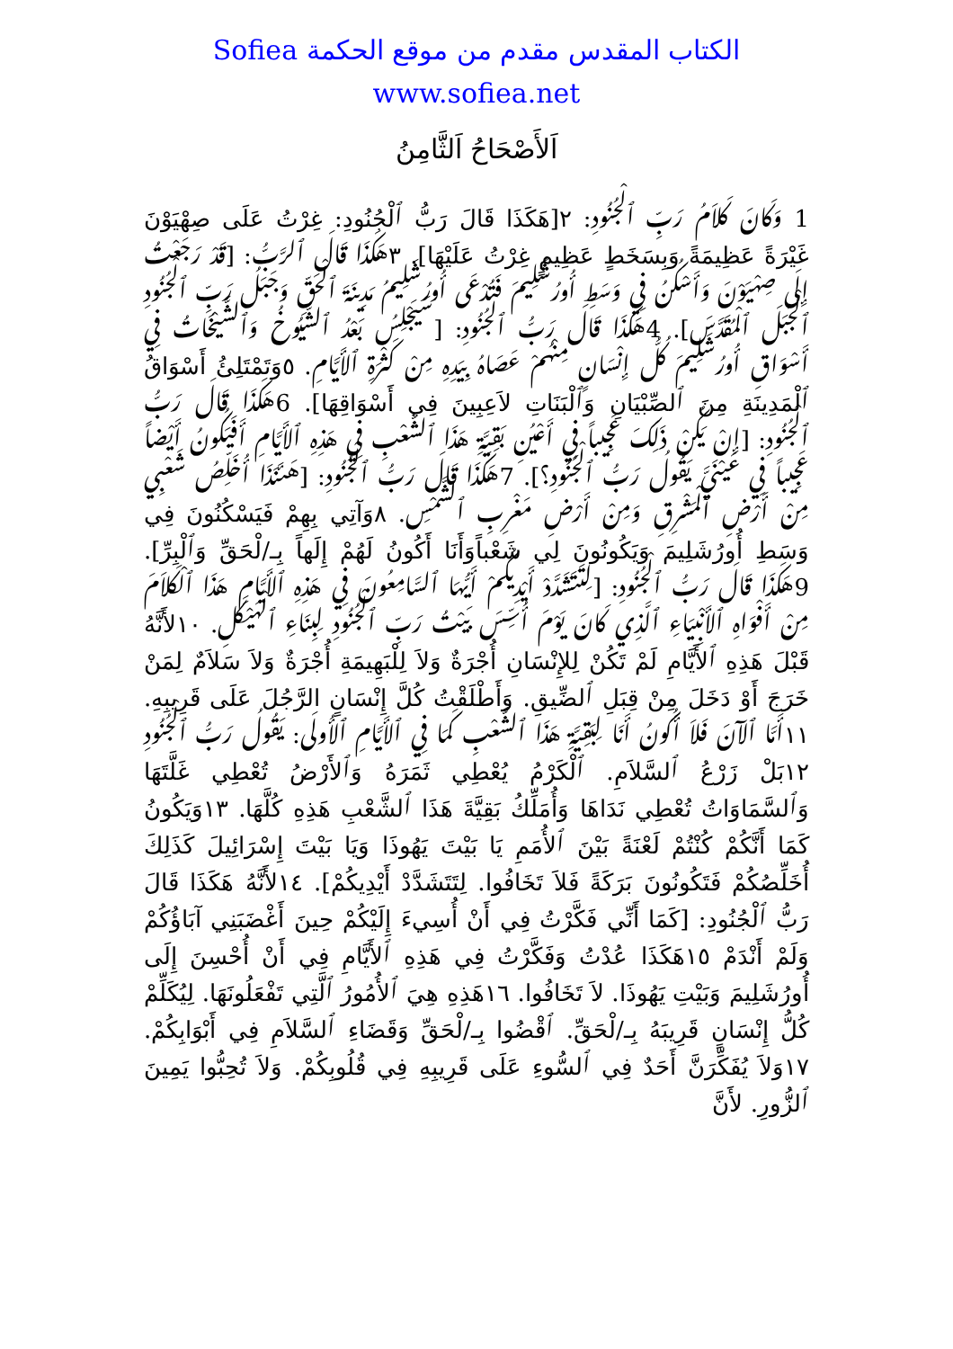الكتاب المقدس مقدم من موقع الحكمة Sofiea
www.sofiea.net
اَلأَصْحَاحُ اَلثَّامِنُ
1 وَكَانَ كَلاَمُ رَبِّ ٱلْجُنُودِ: ٢[هَكَذَا قَالَ رَبُّ ٱلْجُنُودِ: غِرْتُ عَلَى صِهْيَوْنَ غَيْرَةً عَظِيمَةً وَبِسَخَطٍ عَظِيمٍ غِرْتُ عَلَيْهَا]. ٣هَكَذَا قَالَ ٱلرَّبُّ: [قَدْ رَجَعْتُ إِلَى صِهْيَوْنَ وَأَسْكُنُ فِي وَسَطِ أُورُشَلِيمَ فَتُدْعَى أُورُشَلِيمُ مَدِينَةَ ٱلْحَقِّ وَجَبَلُ رَبِّ ٱلْجُنُودِ ٱلْجَبَلَ ٱلْمُقَدَّسَ]. 4هَكَذَا قَالَ رَبُّ ٱلْجُنُودِ: [سَيَجْلِسُ بَعْدُ ٱلشُّيُوخُ وَٱلشَّيْخَاتُ فِي أَسْوَاقِ أُورُشَلِيمَ كُلُّ إِنْسَانٍ مِنْهُمْ عَصَاهُ بِيَدِهِ مِنْ كَثْرَةِ ٱلأَيَّامِ. ٥وَتَمْتَلِئُ أَسْوَاقُ ٱلْمَدِينَةِ مِنَ ٱلصِّبْيَانِ وَٱلْبَنَاتِ لاَعِبِينَ فِي أَسْوَاقِهَا]. 6هَكَذَا قَالَ رَبُّ ٱلْجُنُودِ: [إِنْ يَكُنْ ذَلِكَ عَجِيباً فِي أَعْيُنِ بَقِيَّةِ هَذَا ٱلشَّعْبِ فِي هَذِهِ ٱلأَيَّامِ أَفَيَكُونُ أَيْضاً عَجِيباً فِي عَيْنَيَّ يَقُولُ رَبُّ ٱلْجُنُودِ؟]. 7هَكَذَا قَالَ رَبُّ ٱلْجُنُودِ: [هَئَنَذَا أُخَلِّصُ شَعْبِي مِنْ أَرْضِ ٱلْمَشْرِقِ وَمِنْ أَرْضِ مَغْرِبِ ٱلشَّمْسِ. ٨وَآتِي بِهِمْ فَيَسْكُنُونَ فِي وَسَطِ أُورُشَلِيمَ وَيَكُونُونَ لِي شَعْباًوَأَنَا أَكُونُ لَهُمْ إِلَهاً بِـ/لْحَقِّ وَٱلْبِرِّ]. 9هَكَذَا قَالَ رَبُّ ٱلْجُنُودِ: [لِتَتَشَدَّدْ أَيْدِيكُمْ أَيُّهَا ٱلسَّامِعُونَ فِي هَذِهِ ٱلأَيَّامِ هَذَا ٱلْكَلاَمَ مِنْ أَفْوَاهِ ٱلأَنْبِيَاءِ ٱلَّذِي كَانَ يَوْمَ أُسِّسَ بَيْتُ رَبِّ ٱلْجُنُودِ لِبِنَاءِ ٱلْهَيْكَلِ. ١٠لأَنَّهُ قَبْلَ هَذِهِ ٱلأَيَّامِ لَمْ تَكُنْ لِلإِنْسَانِ أُجْرَةٌ وَلاَ لِلْبَهِيمَةِ أُجْرَةٌ وَلاَ سَلاَمٌ لِمَنْ خَرَجَ أَوْ دَخَلَ مِنْ قِبَلِ ٱلضِّيقِ. وَأَطْلَقْتُ كُلَّ إِنْسَانٍ الرَّجُلَ عَلَى قَرِيبِهِ. ١١أَمَّا ٱلآنَ فَلاَ أَكُونُ أَنَا لِبَقِيَّةِ هَذَا ٱلشَّعْبِ كَمَا فِي ٱلأَيَّامِ ٱلأُولَى: يَقُولُ رَبُّ ٱلْجُنُودِ ١٢بَلْ زَرْعُ ٱلسَّلاَمِ. ٱلْكَرْمُ يُعْطِي ثَمَرَهُ وَٱلأَرْضُ تُعْطِي غَلَّتَهَا وَٱلسَّمَاوَاتُ تُعْطِي نَدَاهَا وَأُمَلِّكُ بَقِيَّةَ هَذَا ٱلشَّعْبِ هَذِهِ كُلَّهَا. ١٣وَيَكُونُ كَمَا أَنَّكُمْ كُنْتُمْ لَعْنَةً بَيْنَ ٱلأُمَمِ يَا بَيْتَ يَهُوذَا وَيَا بَيْتَ إِسْرَائِيلَ كَذَلِكَ أُخَلِّصُكُمْ فَتَكُونُونَ بَرَكَةً فَلاَ تَخَافُوا. لِتَتَشَدَّدْ أَيْدِيكُمْ]. ١٤لأَنَّهُ هَكَذَا قَالَ رَبُّ ٱلْجُنُودِ: [كَمَا أَنِّي فَكَّرْتُ فِي أَنْ أُسِيءَ إِلَيْكُمْ حِينَ أَغْضَبَنِي آبَاؤُكُمْ وَلَمْ أَنْدَمْ ١٥هَكَذَا عُدْتُ وَفَكَّرْتُ فِي هَذِهِ ٱلأَيَّامِ فِي أَنْ أُحْسِنَ إِلَى أُورُشَلِيمَ وَبَيْتِ يَهُوذَا. لاَ تَخَافُوا. ١٦هَذِهِ هِيَ ٱلأُمُورُ ٱلَّتِي تَفْعَلُونَهَا. لِيُكَلِّمْ كُلُّ إِنْسَانٍ قَرِيبَهُ بِـ/لْحَقِّ. ٱقْضُوا بِـ/لْحَقِّ وَقَضَاءِ ٱلسَّلاَمِ فِي أَبْوَابِكُمْ. ١٧وَلاَ يُفَكِّرَنَّ أَحَدٌ فِي ٱلسُّوءِ عَلَى قَرِيبِهِ فِي قُلُوبِكُمْ. وَلاَ تُحِبُّوا يَمِينَ ٱلزُّورِ. لأَنَّ